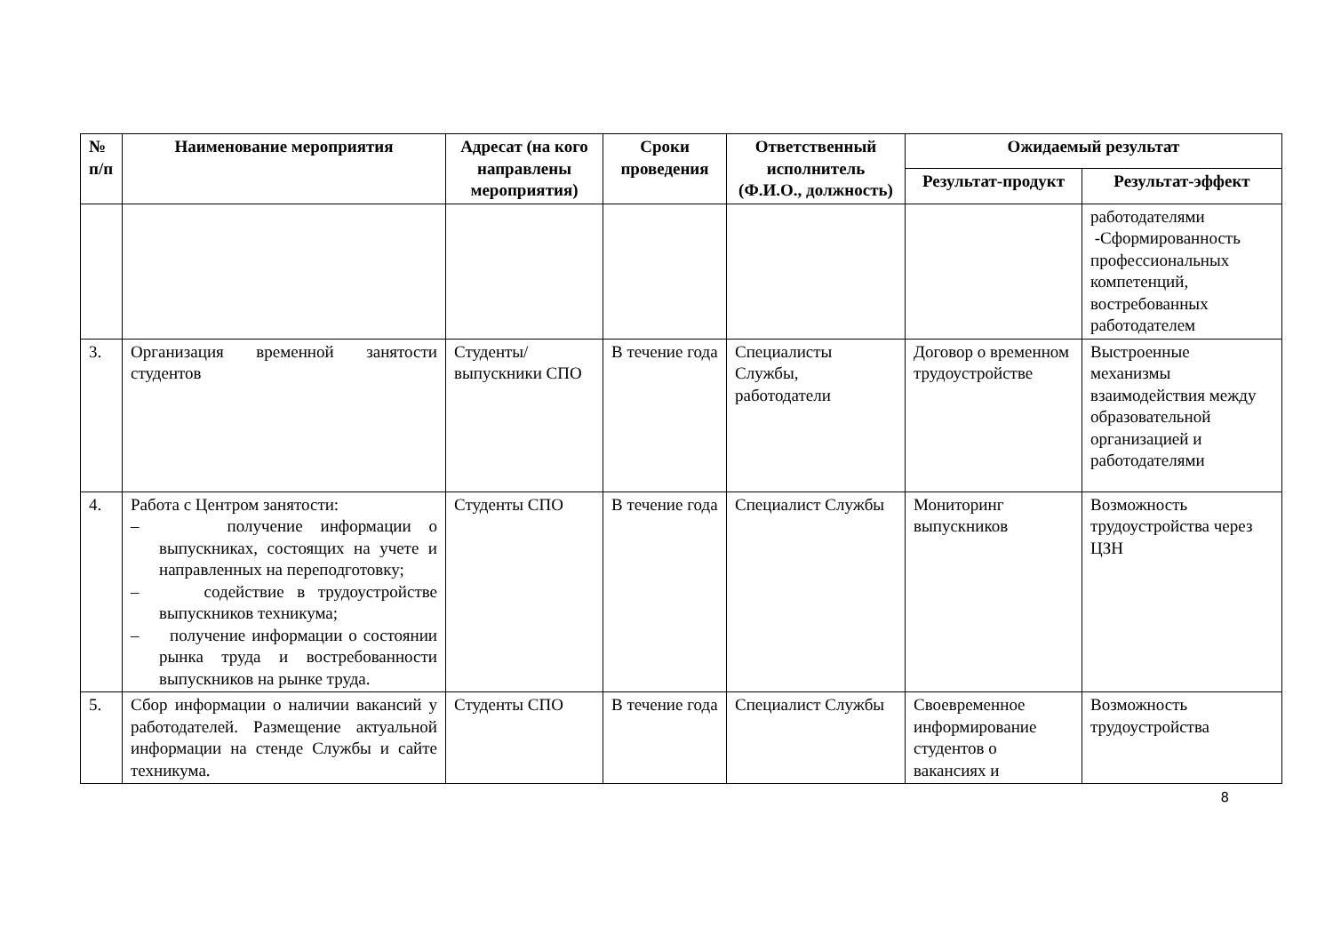| № п/п | Наименование мероприятия | Адресат (на кого направлены мероприятия) | Сроки проведения | Ответственный исполнитель (Ф.И.О., должность) | Ожидаемый результат | |
| --- | --- | --- | --- | --- | --- | --- |
| | | | | | Результат-продукт | Результат-эффект |
| | | | | | | работодателями -Сформированность профессиональных компетенций, востребованных работодателем |
| 3. | Организация временной занятости студентов | Студенты/ выпускники СПО | В течение года | Специалисты Службы, работодатели | Договор о временном трудоустройстве | Выстроенные механизмы взаимодействия между образовательной организацией и работодателями |
| 4. | Работа с Центром занятости: – получение информации о выпускниках, состоящих на учете и направленных на переподготовку; – содействие в трудоустройстве выпускников техникума; – получение информации о состоянии рынка труда и востребованности выпускников на рынке труда. | Студенты СПО | В течение года | Специалист Службы | Мониторинг выпускников | Возможность трудоустройства через ЦЗН |
| 5. | Сбор информации о наличии вакансий у работодателей. Размещение актуальной информации на стенде Службы и сайте техникума. | Студенты СПО | В течение года | Специалист Службы | Своевременное информирование студентов о вакансиях и | Возможность трудоустройства |
8